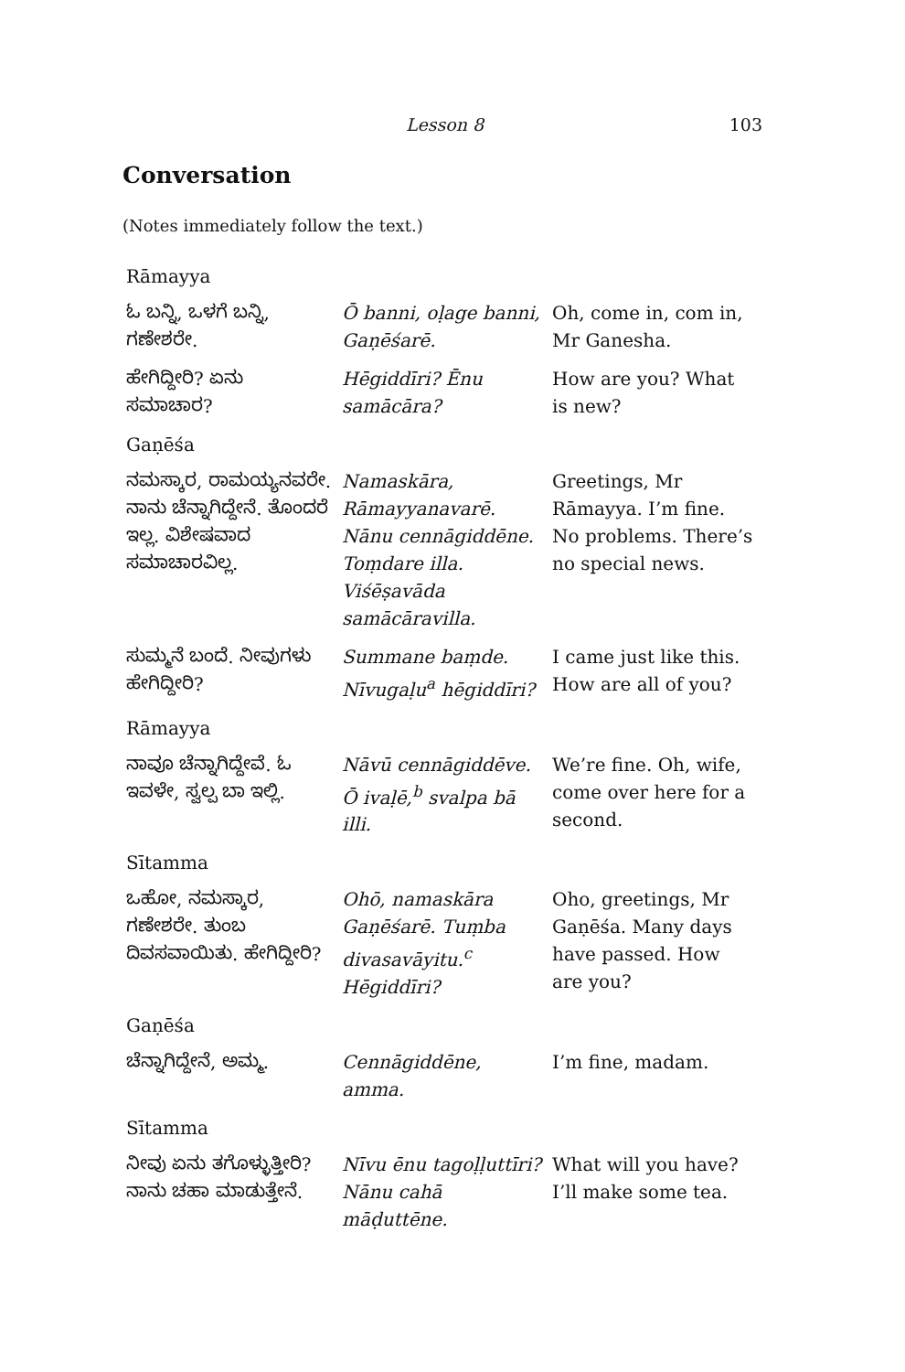Lesson 8 103
Conversation
(Notes immediately follow the text.)
| Rāmayya | | |
| ಓ ಬನ್ನಿ, ಒಳಗೆ ಬನ್ನಿ, ಗಣೇಶರೇ. | Ō banni, oḷage banni, Gaṇēśarē. | Oh, come in, com in, Mr Ganesha. |
| ಹೇಗಿದ್ದೀರಿ? ಏನು ಸಮಾಚಾರ? | Hēgiddīri? Ēnu samācāra? | How are you? What is new? |
| Gaṇēśa | | |
| ನಮಸ್ಕಾರ, ರಾಮಯ್ಯನವರೇ. ನಾನು ಚೆನ್ನಾಗಿದ್ದೇನೆ. ತೊಂದರೆ ಇಲ್ಲ. ವಿಶೇಷವಾದ ಸಮಾಚಾರವಿಲ್ಲ. | Namaskāra, Rāmayyanavarē. Nānu cennāgiddēne. Toṃdare illa. Viśēṣavāda samācāravilla. | Greetings, Mr Rāmayya. I’m fine. No problems. There’s no special news. |
| ಸುಮ್ಮನೆ ಬಂದೆ. ನೀವುಗಳು ಹೇಗಿದ್ದೀರಿ? | Summane baṃde. Nīvugaḷu<sup>a</sup> hēgiddīri? | I came just like this. How are all of you? |
| Rāmayya | | |
| ನಾವೂ ಚೆನ್ನಾಗಿದ್ದೇವೆ. ಓ ಇವಳೇ, ಸ್ವಲ್ಪ ಬಾ ಇಲ್ಲಿ. | Nāvū cennāgiddēve. Ō ivaḷē,<sup>b</sup> svalpa bā illi. | We’re fine. Oh, wife, come over here for a second. |
| Sītamma | | |
| ಒಹೋ, ನಮಸ್ಕಾರ, ಗಣೇಶರೇ. ತುಂಬ ದಿವಸವಾಯಿತು. ಹೇಗಿದ್ದೀರಿ? | Ohō, namaskāra Gaṇēśarē. Tuṃba divasavāyitu.<sup>c</sup> Hēgiddīri? | Oho, greetings, Mr Gaṇēśa. Many days have passed. How are you? |
| Gaṇēśa | | |
| ಚೆನ್ನಾಗಿದ್ದೇನೆ, ಅಮ್ಮ. | Cennāgiddēne, amma. | I’m fine, madam. |
| Sītamma | | |
| ನೀವು ಏನು ತಗೊಳ್ಳುತ್ತೀರಿ? ನಾನು ಚಹಾ ಮಾಡುತ್ತೇನೆ. | Nīvu ēnu tagoḷḷuttīri? Nānu cahā māḍuttēne. | What will you have? I’ll make some tea. |